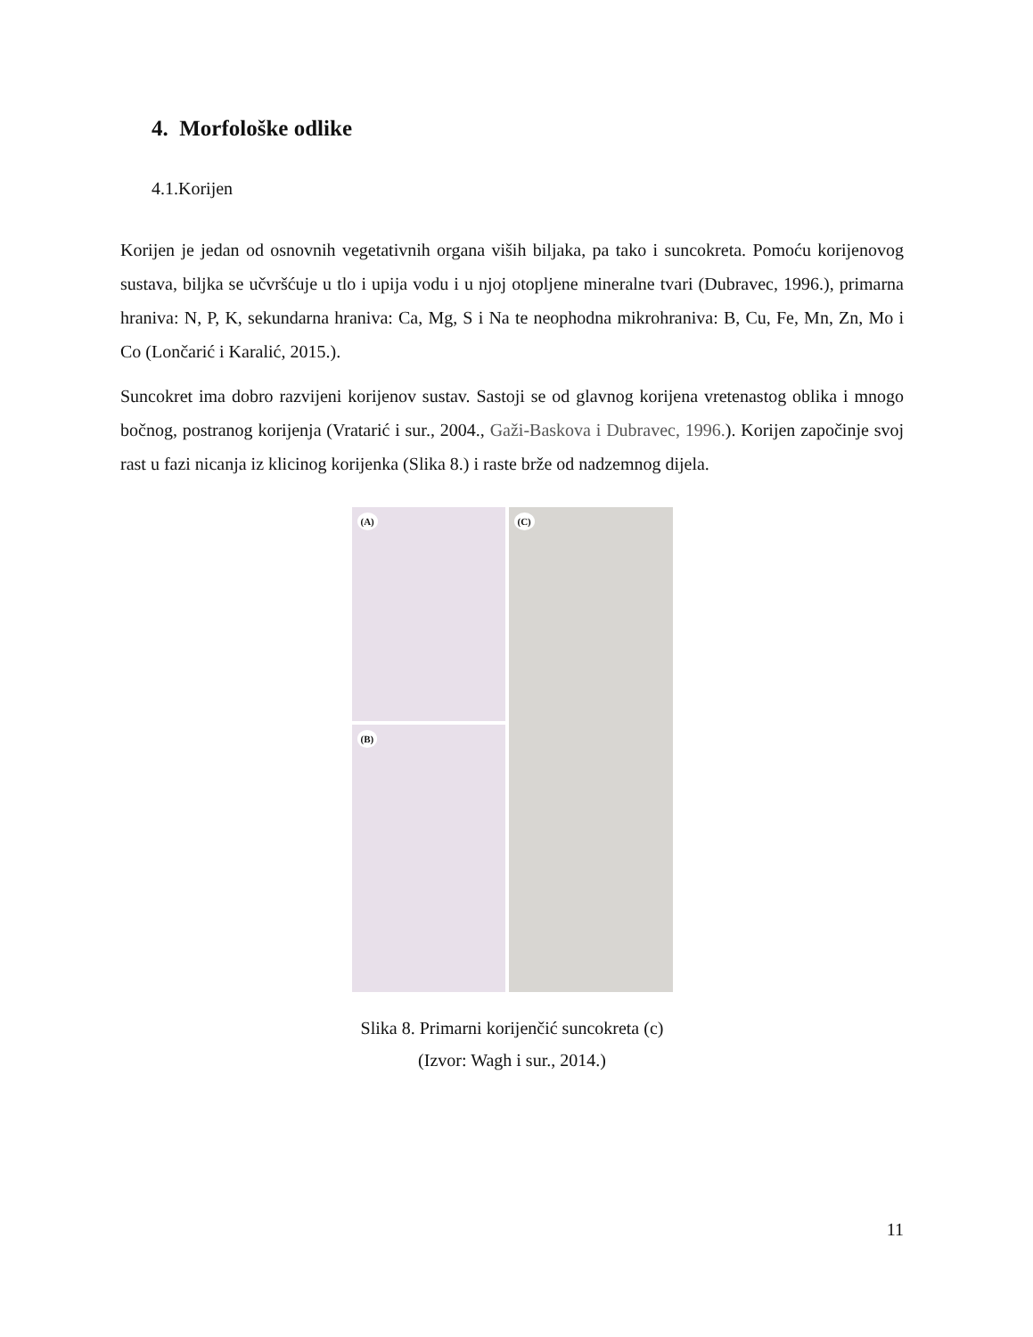4. Morfološke odlike
4.1.Korijen
Korijen je jedan od osnovnih vegetativnih organa viših biljaka, pa tako i suncokreta. Pomoću korijenovog sustava, biljka se učvršćuje u tlo i upija vodu i u njoj otopljene mineralne tvari (Dubravec, 1996.), primarna hraniva: N, P, K, sekundarna hraniva: Ca, Mg, S i Na te neophodna mikrohraniva: B, Cu, Fe, Mn, Zn, Mo i Co (Lončarić i Karalić, 2015.).
Suncokret ima dobro razvijeni korijenov sustav. Sastoji se od glavnog korijena vretenastog oblika i mnogo bočnog, postranog korijenja (Vratarić i sur., 2004., Gaži-Baskova i Dubravec, 1996.). Korijen započinje svoj rast u fazi nicanja iz klicinog korijenka (Slika 8.) i raste brže od nadzemnog dijela.
(A)
(B)
(C)
Slika 8. Primarni korijenčić suncokreta (c)
(Izvor: Wagh i sur., 2014.)
11